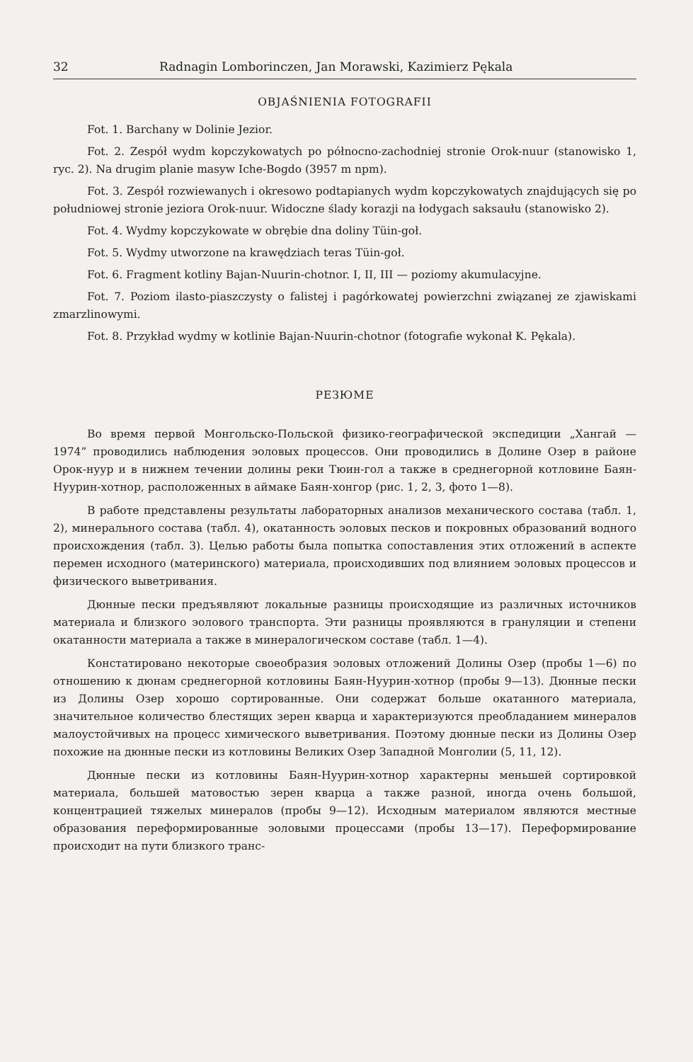32 Radnagin Lomborinczen, Jan Morawski, Kazimierz Pękala
OBJAŚNIENIA FOTOGRAFII
Fot. 1. Barchany w Dolinie Jezior.
Fot. 2. Zespół wydm kopczykowatych po północno-zachodniej stronie Orok-nuur (stanowisko 1, ryc. 2). Na drugim planie masyw Iche-Bogdo (3957 m npm).
Fot. 3. Zespół rozwiewanych i okresowo podtapianych wydm kopczykowatych znajdujących się po południowej stronie jeziora Orok-nuur. Widoczne ślady korazji na łodygach saksaułu (stanowisko 2).
Fot. 4. Wydmy kopczykowate w obrębie dna doliny Tüin-goł.
Fot. 5. Wydmy utworzone na krawędziach teras Tüin-goł.
Fot. 6. Fragment kotliny Bajan-Nuurin-chotnor. I, II, III — poziomy akumulacyjne.
Fot. 7. Poziom ilasto-piaszczysty o falistej i pagórkowatej powierzchni związanej ze zjawiskami zmarzlinowymi.
Fot. 8. Przykład wydmy w kotlinie Bajan-Nuurin-chotnor (fotografie wykonał K. Pękala).
РЕЗЮМЕ
Во время первой Монгольско-Польской физико-географической экспедиции „Хангай — 1974” проводились наблюдения эоловых процессов. Они проводились в Долине Озер в районе Орок-нуур и в нижнем течении долины реки Тюин-гол а также в среднегорной котловине Баян-Нуурин-хотнор, расположенных в аймаке Баян-хонгор (рис. 1, 2, 3, фото 1—8).
В работе представлены результаты лабораторных анализов механического состава (табл. 1, 2), минерального состава (табл. 4), окатанность эоловых песков и покровных образований водного происхождения (табл. 3). Целью работы была попытка сопоставления этих отложений в аспекте перемен исходного (материнского) материала, происходивших под влиянием эоловых процессов и физического выветривания.
Дюнные пески предъявляют локальные разницы происходящие из различных источников материала и близкого эолового транспорта. Эти разницы проявляются в грануляции и степени окатанности материала а также в минералогическом составе (табл. 1—4).
Констатировано некоторые своеобразия эоловых отложений Долины Озер (пробы 1—6) по отношению к дюнам среднегорной котловины Баян-Нуурин-хотнор (пробы 9—13). Дюнные пески из Долины Озер хорошо сортированные. Они содержат больше окатанного материала, значительное количество блестящих зерен кварца и характеризуются преобладанием минералов малоустойчивых на процесс химического выветривания. Поэтому дюнные пески из Долины Озер похожие на дюнные пески из котловины Великих Озер Западной Монголии (5, 11, 12).
Дюнные пески из котловины Баян-Нуурин-хотнор характерны меньшей сортировкой материала, большей матовостью зерен кварца а также разной, иногда очень большой, концентрацией тяжелых минералов (пробы 9—12). Исходным материалом являются местные образования переформированные эоловыми процессами (пробы 13—17). Переформирование происходит на пути близкого транс-